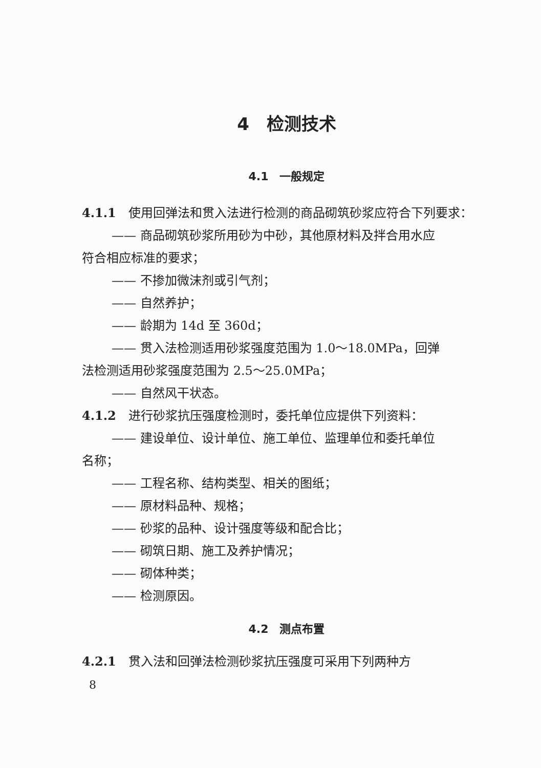4　检测技术
4.1　一般规定
4.1.1　使用回弹法和贯入法进行检测的商品砌筑砂浆应符合下列要求：
—— 商品砌筑砂浆所用砂为中砂，其他原材料及拌合用水应
符合相应标准的要求；
—— 不掺加微沫剂或引气剂；
—— 自然养护；
—— 龄期为 14d 至 360d；
—— 贯入法检测适用砂浆强度范围为 1.0～18.0MPa，回弹
法检测适用砂浆强度范围为 2.5～25.0MPa；
—— 自然风干状态。
4.1.2　进行砂浆抗压强度检测时，委托单位应提供下列资料：
—— 建设单位、设计单位、施工单位、监理单位和委托单位
名称；
—— 工程名称、结构类型、相关的图纸；
—— 原材料品种、规格；
—— 砂浆的品种、设计强度等级和配合比；
—— 砌筑日期、施工及养护情况；
—— 砌体种类；
—— 检测原因。
4.2　测点布置
4.2.1　贯入法和回弹法检测砂浆抗压强度可采用下列两种方
8